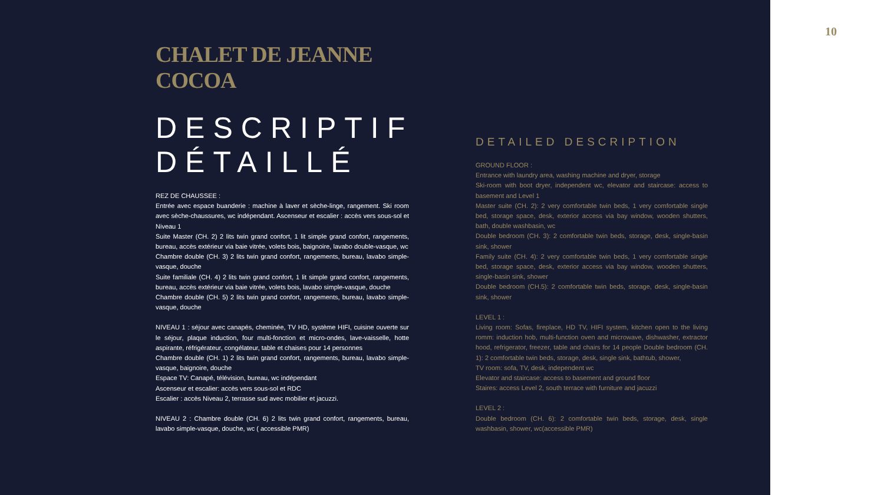CHALET DE JEANNE COCOA
DESCRIPTIF
DÉTAILLÉ
REZ DE CHAUSSEE :
Entrée avec espace buanderie : machine à laver et sèche-linge, rangement. Ski room avec sèche-chaussures, wc indépendant. Ascenseur et escalier : accès vers sous-sol et Niveau 1
Suite Master (CH. 2) 2 lits twin grand confort, 1 lit simple grand confort, rangements, bureau, accès extérieur via baie vitrée, volets bois, baignoire, lavabo double-vasque, wc
Chambre double (CH. 3) 2 lits twin grand confort, rangements, bureau, lavabo simple-vasque, douche
Suite familiale (CH. 4) 2 lits twin grand confort, 1 lit simple grand confort, rangements, bureau, accès extérieur via baie vitrée, volets bois, lavabo simple-vasque, douche
Chambre double (CH. 5) 2 lits twin grand confort, rangements, bureau, lavabo simple-vasque, douche
NIVEAU 1 : séjour avec canapés, cheminée, TV HD, système HIFI, cuisine ouverte sur le séjour, plaque induction, four multi-fonction et micro-ondes, lave-vaisselle, hotte aspirante, réfrigérateur, congélateur, table et chaises pour 14 personnes
Chambre double (CH. 1) 2 lits twin grand confort, rangements, bureau, lavabo simple-vasque, baignoire, douche
Espace TV: Canapé, télévision, bureau, wc indépendant
Ascenseur et escalier: accès vers sous-sol et RDC
Escalier : accès Niveau 2, terrasse sud avec mobilier et jacuzzi.
NIVEAU 2 : Chambre double (CH. 6) 2 lits twin grand confort, rangements, bureau, lavabo simple-vasque, douche, wc ( accessible PMR)
DETAILED DESCRIPTION
GROUND FLOOR :
Entrance with laundry area, washing machine and dryer, storage
Ski-room with boot dryer, independent wc, elevator and staircase: access to basement and Level 1
Master suite (CH. 2): 2 very comfortable twin beds, 1 very comfortable single bed, storage space, desk, exterior access via bay window, wooden shutters, bath, double washbasin, wc
Double bedroom (CH. 3): 2 comfortable twin beds, storage, desk, single-basin sink, shower
Family suite (CH. 4): 2 very comfortable twin beds, 1 very comfortable single bed, storage space, desk, exterior access via bay window, wooden shutters, single-basin sink, shower
Double bedroom (CH.5): 2 comfortable twin beds, storage, desk, single-basin sink, shower
LEVEL 1 :
Living room: Sofas, fireplace, HD TV, HIFI system, kitchen open to the living romm: induction hob, multi-function oven and microwave, dishwasher, extractor hood, refrigerator, freezer, table and chairs for 14 people Double bedroom (CH. 1): 2 comfortable twin beds, storage, desk, single sink, bathtub, shower,
TV room: sofa, TV, desk, independent wc
Elevator and staircase: access to basement and ground floor
Staires: access Level 2, south terrace with furniture and jacuzzi
LEVEL 2 :
Double bedroom (CH. 6): 2 comfortable twin beds, storage, desk, single washbasin, shower, wc(accessible PMR)
10